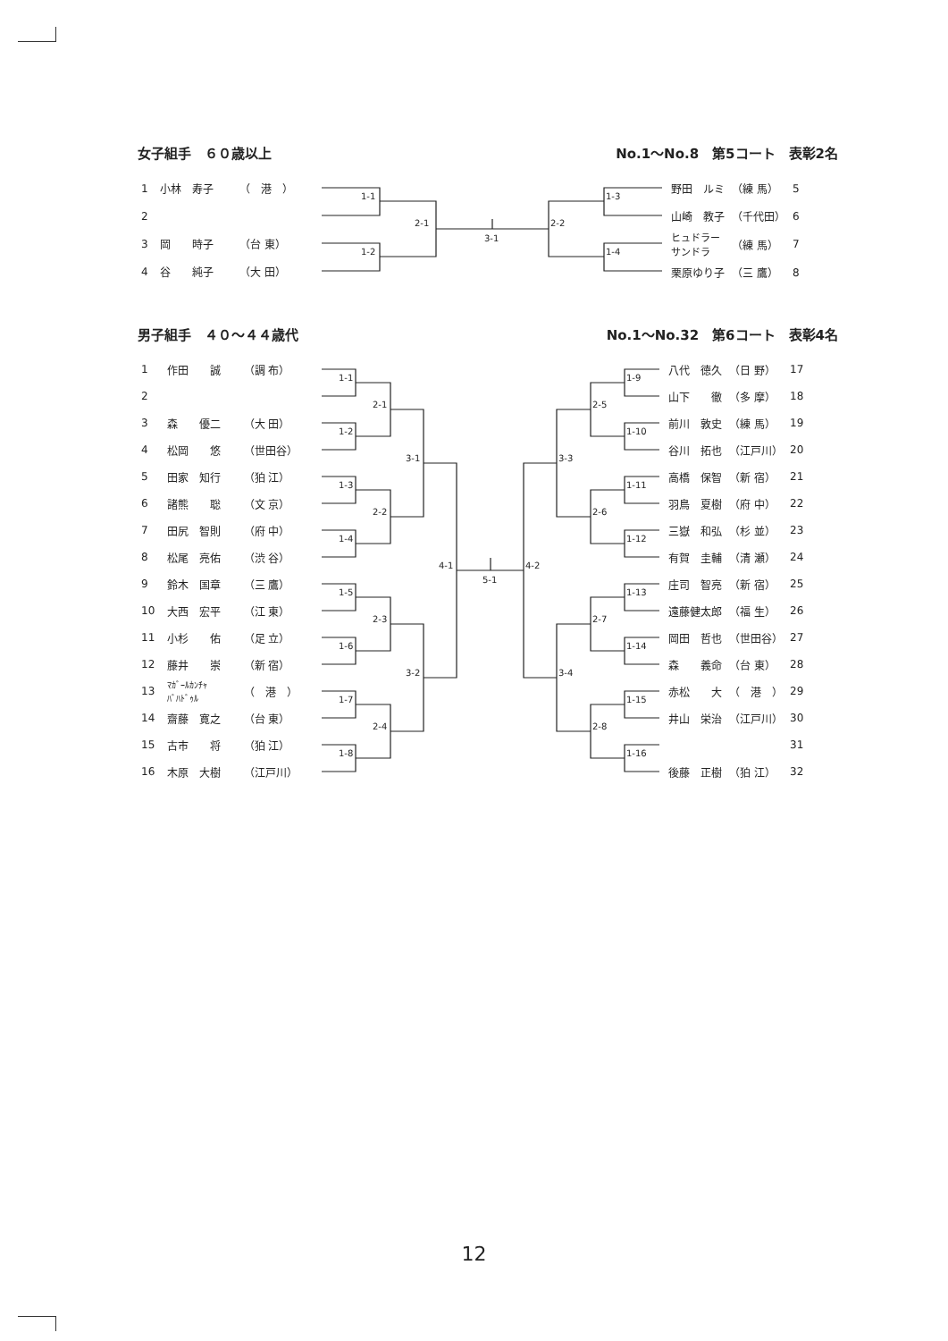女子組手　６０歳以上 No.1～No.8　第5コート　表彰2名
| 1 | 小林 寿子 | （ 港 ） |
| 2 | | |
| 3 | 岡 時子 | （台 東） |
| 4 | 谷 純子 | （大 田） |
1-1
1-2
2-1
3-1
2-2
1-3
1-4
| 野田 ルミ | （練 馬） | 5 |
| 山崎 教子 | （千代田） | 6 |
| ヒュドラー サンドラ | （練 馬） | 7 |
| 栗原ゆり子 | （三 鷹） | 8 |
男子組手　４０～４４歳代 No.1～No.32　第6コート　表彰4名
| 1 | 作田 誠 | （調 布） |
| 2 | | |
| 3 | 森 優二 | （大 田） |
| 4 | 松岡 悠 | （世田谷） |
| 5 | 田家 知行 | （狛 江） |
| 6 | 諸熊 聡 | （文 京） |
| 7 | 田尻 智則 | （府 中） |
| 8 | 松尾 亮佑 | （渋 谷） |
| 9 | 鈴木 国章 | （三 鷹） |
| 10 | 大西 宏平 | （江 東） |
| 11 | 小杉 佑 | （足 立） |
| 12 | 藤井 崇 | （新 宿） |
| 13 | ﾏｶﾞｰﾙｶﾝﾁｬ ﾊﾞﾊﾄﾞｩﾙ | （ 港 ） |
| 14 | 齋藤 寛之 | （台 東） |
| 15 | 古市 将 | （狛 江） |
| 16 | 木原 大樹 | （江戸川） |
1-1
1-2
1-3
1-4
1-5
1-6
1-7
1-8
2-1
2-2
2-3
2-4
3-1
3-2
4-1
5-1
4-2
3-3
3-4
2-5
2-6
2-7
2-8
1-9
1-10
1-11
1-12
1-13
1-14
1-15
1-16
| 八代 徳久 | （日 野） | 17 |
| 山下 徹 | （多 摩） | 18 |
| 前川 敦史 | （練 馬） | 19 |
| 谷川 拓也 | （江戸川） | 20 |
| 高橋 保智 | （新 宿） | 21 |
| 羽鳥 夏樹 | （府 中） | 22 |
| 三嶽 和弘 | （杉 並） | 23 |
| 有賀 圭輔 | （清 瀬） | 24 |
| 庄司 智亮 | （新 宿） | 25 |
| 遠藤健太郎 | （福 生） | 26 |
| 岡田 哲也 | （世田谷） | 27 |
| 森 義命 | （台 東） | 28 |
| 赤松 大 | （ 港 ） | 29 |
| 井山 栄治 | （江戸川） | 30 |
| | | 31 |
| 後藤 正樹 | （狛 江） | 32 |
12